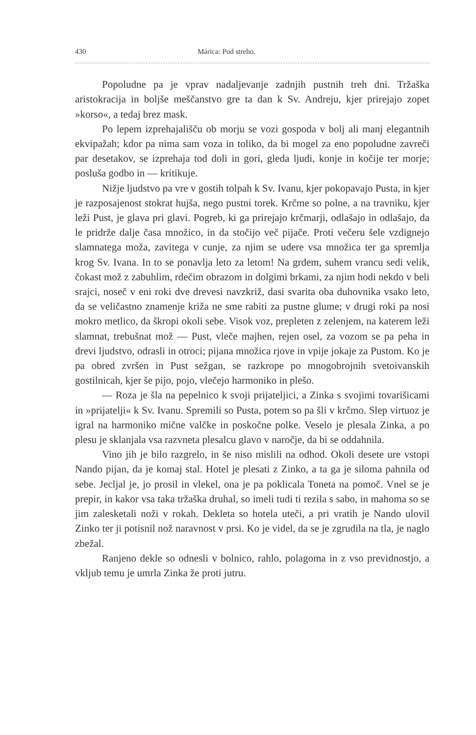430 Márica: Pod streho.
Popoludne pa je vprav nadaljevanje zadnjih pustnih treh dni. Tržaška aristokracija in boljše meščanstvo gre ta dan k Sv. Andreju, kjer prirejajo zopet »korso«, a tedaj brez mask.
Po lepem izprehajališču ob morju se vozi gospoda v bolj ali manj elegantnih ekvipažah; kdor pa nima sam voza in toliko, da bi mogel za eno popoludne zavreči par desetakov, se izprehaja tod doli in gori, gleda ljudi, konje in kočije ter morje; posluša godbo in — kritikuje.
Nižje ljudstvo pa vre v gostih tolpah k Sv. Ivanu, kjer pokopavajo Pusta, in kjer je razposajenost stokrat hujša, nego pustni torek. Krčme so polne, a na travniku, kjer leži Pust, je glava pri glavi. Pogreb, ki ga prirejajo krčmarji, odlašajo in odlašajo, da le pridrže dalje časa množico, in da stočijo več pijače. Proti večeru šele vzdignejo slamnatega moža, zavitega v cunje, za njim se udere vsa množica ter ga spremlja krog Sv. Ivana. In to se ponavlja leto za letom! Na grdem, suhem vrancu sedi velik, čokast mož z zabuhlim, rdečim obrazom in dolgimi brkami, za njim hodi nekdo v beli srajci, noseč v eni roki dve drevesi navzkriž, dasi svarita oba duhovnika vsako leto, da se veličastno znamenje križa ne sme rabiti za pustne glume; v drugi roki pa nosi mokro metlico, da škropi okoli sebe. Visok voz, prepleten z zelenjem, na katerem leži slamnat, trebušnat mož — Pust, vleče majhen, rejen osel, za vozom se pa peha in drevi ljudstvo, odrasli in otroci; pijana množica rjove in vpije jokaje za Pustom. Ko je pa obred zvršen in Pust sežgan, se razkrope po mnogobrojnih svetoivanskih gostilnicah, kjer še pijo, pojo, vlečejo harmoniko in plešo.
— Roza je šla na pepelnico k svoji prijateljici, a Zinka s svojimi tovarišicami in »prijatelji« k Sv. Ivanu. Spremili so Pusta, potem so pa šli v krčmo. Slep virtuoz je igral na harmoniko mične valčke in poskočne polke. Veselo je plesala Zinka, a po plesu je sklanjala vsa razvneta plesalcu glavo v naročje, da bi se oddahnila.
Vino jih je bilo razgrelo, in še niso mislili na odhod. Okoli desete ure vstopi Nando pijan, da je komaj stal. Hotel je plesati z Zinko, a ta ga je siloma pahnila od sebe. Jecljal je, jo prosil in vlekel, ona je pa poklicala Toneta na pomoč. Vnel se je prepir, in kakor vsa taka tržaška druhal, so imeli tudi ti rezila s sabo, in mahoma so se jim zalesketali noži v rokah. Dekleta so hotela uteči, a pri vratih je Nando ulovil Zinko ter ji potisnil nož naravnost v prsi. Ko je videl, da se je zgrudila na tla, je naglo zbežal.
Ranjeno dekle so odnesli v bolnico, rahlo, polagoma in z vso previdnostjo, a vkljub temu je umrla Zinka že proti jutru.